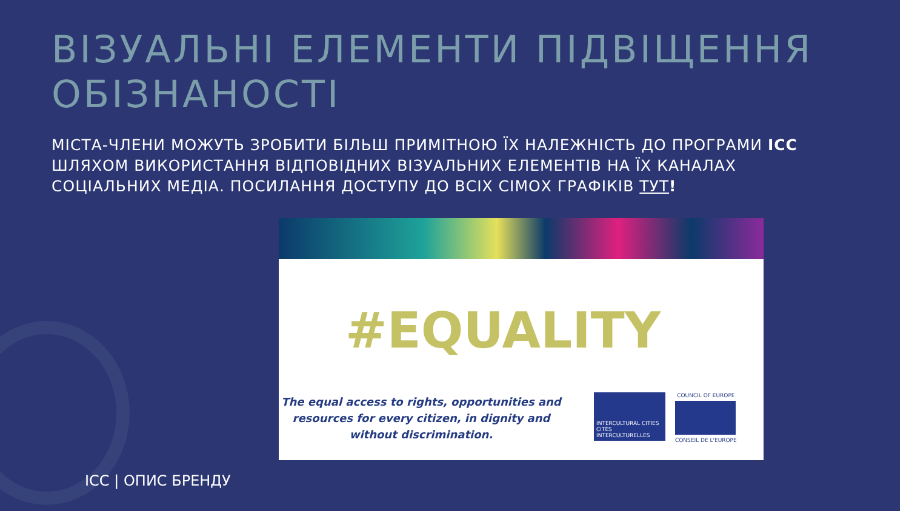ВІЗУАЛЬНІ ЕЛЕМЕНТИ ПІДВІЩЕННЯ ОБІЗНАНОСТІ
МІСТА-ЧЛЕНИ МОЖУТЬ ЗРОБИТИ БІЛЬШ ПРИМІТНОЮ ЇХ НАЛЕЖНІСТЬ ДО ПРОГРАМИ ICC ШЛЯХОМ ВИКОРИСТАННЯ ВІДПОВІДНИХ ВІЗУАЛЬНИХ ЕЛЕМЕНТІВ НА ЇХ КАНАЛАХ СОЦІАЛЬНИХ МЕДІА. ПОСИЛАННЯ ДОСТУПУ ДО ВСІХ СІМОХ ГРАФІКІВ ТУТ!
#EQUALITY
The equal access to rights, opportunities and resources for every citizen, in dignity and without discrimination.
INTERCULTURAL CITIES
CITÉS INTERCULTURELLES
COUNCIL OF EUROPE
CONSEIL DE L'EUROPE
ICC | ОПИС БРЕНДУ